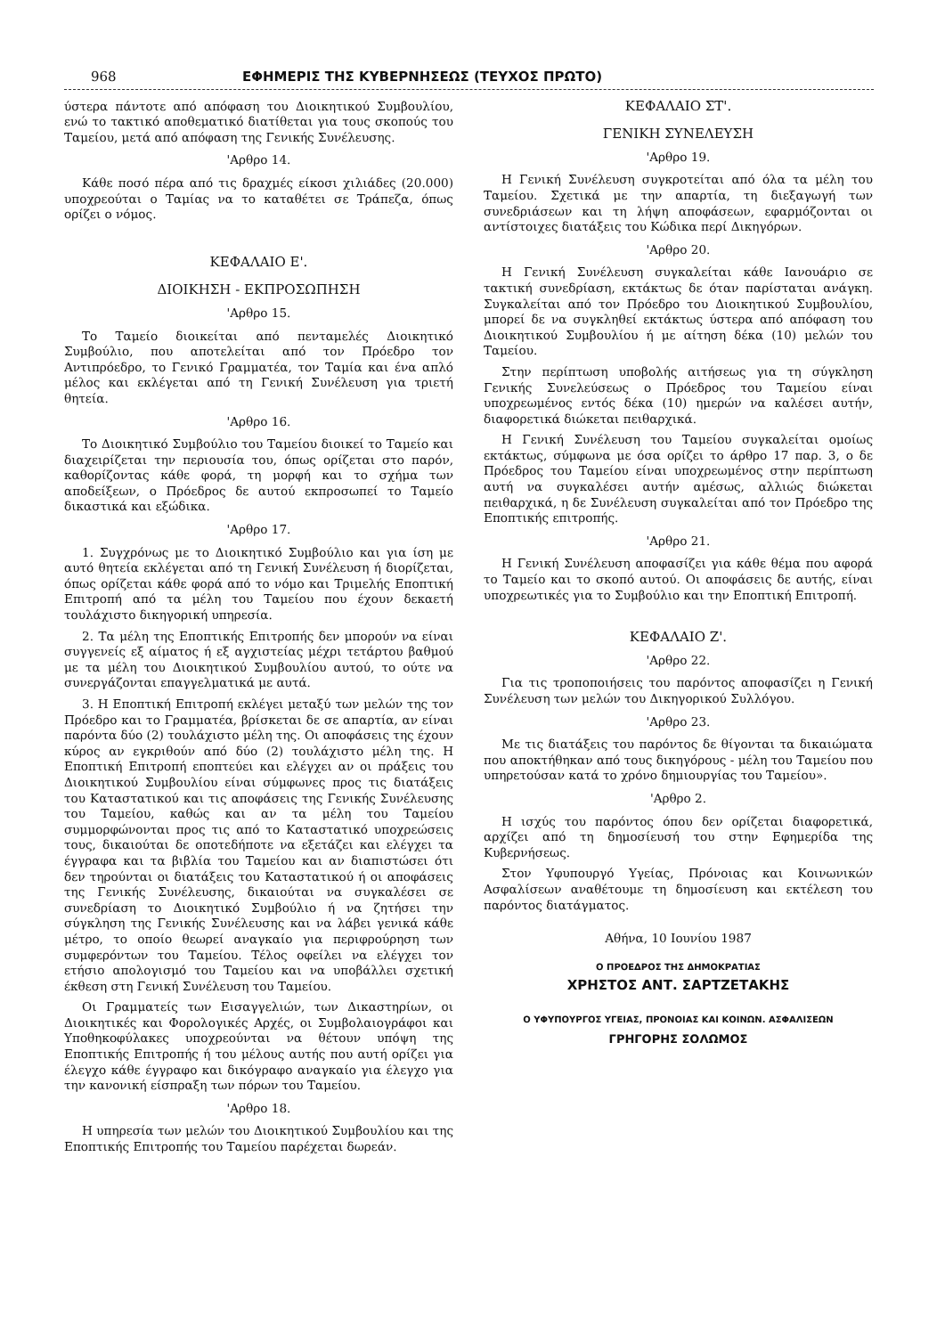968 ΕΦΗΜΕΡΙΣ ΤΗΣ ΚΥΒΕΡΝΗΣΕΩΣ (ΤΕΥΧΟΣ ΠΡΩΤΟ)
ύστερα πάντοτε από απόφαση του Διοικητικού Συμβουλίου, ενώ το τακτικό αποθεματικό διατίθεται για τους σκοπούς του Ταμείου, μετά από απόφαση της Γενικής Συνέλευσης.
'Αρθρο 14.
Κάθε ποσό πέρα από τις δραχμές είκοσι χιλιάδες (20.000) υποχρεούται ο Ταμίας να το καταθέτει σε Τράπεζα, όπως ορίζει ο νόμος.
ΚΕΦΑΛΑΙΟ Ε'.
ΔΙΟΙΚΗΣΗ - ΕΚΠΡΟΣΩΠΗΣΗ
'Αρθρο 15.
Το Ταμείο διοικείται από πενταμελές Διοικητικό Συμβούλιο, που αποτελείται από τον Πρόεδρο τον Αντιπρόεδρο, το Γενικό Γραμματέα, τον Ταμία και ένα απλό μέλος και εκλέγεται από τη Γενική Συνέλευση για τριετή θητεία.
'Αρθρο 16.
Το Διοικητικό Συμβούλιο του Ταμείου διοικεί το Ταμείο και διαχειρίζεται την περιουσία του, όπως ορίζεται στο παρόν, καθορίζοντας κάθε φορά, τη μορφή και το σχήμα των αποδείξεων, ο Πρόεδρος δε αυτού εκπροσωπεί το Ταμείο δικαστικά και εξώδικα.
'Αρθρο 17.
1. Συγχρόνως με το Διοικητικό Συμβούλιο και για ίση με αυτό θητεία εκλέγεται από τη Γενική Συνέλευση ή διορίζεται, όπως ορίζεται κάθε φορά από το νόμο και Τριμελής Εποπτική Επιτροπή από τα μέλη του Ταμείου που έχουν δεκαετή τουλάχιστο δικηγορική υπηρεσία.
2. Τα μέλη της Εποπτικής Επιτροπής δεν μπορούν να είναι συγγενείς εξ αίματος ή εξ αγχιστείας μέχρι τετάρτου βαθμού με τα μέλη του Διοικητικού Συμβουλίου αυτού, το ούτε να συνεργάζονται επαγγελματικά με αυτά.
3. Η Εποπτική Επιτροπή εκλέγει μεταξύ των μελών της τον Πρόεδρο και το Γραμματέα, βρίσκεται δε σε απαρτία, αν είναι παρόντα δύο (2) τουλάχιστο μέλη της. Οι αποφάσεις της έχουν κύρος αν εγκριθούν από δύο (2) τουλάχιστο μέλη της. Η Εποπτική Επιτροπή εποπτεύει και ελέγχει αν οι πράξεις του Διοικητικού Συμβουλίου είναι σύμφωνες προς τις διατάξεις του Καταστατικού και τις αποφάσεις της Γενικής Συνέλευσης του Ταμείου, καθώς και αν τα μέλη του Ταμείου συμμορφώνονται προς τις από το Καταστατικό υποχρεώσεις τους, δικαιούται δε οποτεδήποτε να εξετάζει και ελέγχει τα έγγραφα και τα βιβλία του Ταμείου και αν διαπιστώσει ότι δεν τηρούνται οι διατάξεις του Καταστατικού ή οι αποφάσεις της Γενικής Συνέλευσης, δικαιούται να συγκαλέσει σε συνεδρίαση το Διοικητικό Συμβούλιο ή να ζητήσει την σύγκληση της Γενικής Συνέλευσης και να λάβει γενικά κάθε μέτρο, το οποίο θεωρεί αναγκαίο για περιφρούρηση των συμφερόντων του Ταμείου. Τέλος οφείλει να ελέγχει τον ετήσιο απολογισμό του Ταμείου και να υποβάλλει σχετική έκθεση στη Γενική Συνέλευση του Ταμείου.
Οι Γραμματείς των Εισαγγελιών, των Δικαστηρίων, οι Διοικητικές και Φορολογικές Αρχές, οι Συμβολαιογράφοι και Υποθηκοφύλακες υποχρεούνται να θέτουν υπόψη της Εποπτικής Επιτροπής ή του μέλους αυτής που αυτή ορίζει για έλεγχο κάθε έγγραφο και δικόγραφο αναγκαίο για έλεγχο για την κανονική είσπραξη των πόρων του Ταμείου.
'Αρθρο 18.
Η υπηρεσία των μελών του Διοικητικού Συμβουλίου και της Εποπτικής Επιτροπής του Ταμείου παρέχεται δωρεάν.
ΚΕΦΑΛΑΙΟ ΣΤ'.
ΓΕΝΙΚΗ ΣΥΝΕΛΕΥΣΗ
'Αρθρο 19.
Η Γενική Συνέλευση συγκροτείται από όλα τα μέλη του Ταμείου. Σχετικά με την απαρτία, τη διεξαγωγή των συνεδριάσεων και τη λήψη αποφάσεων, εφαρμόζονται οι αντίστοιχες διατάξεις του Κώδικα περί Δικηγόρων.
'Αρθρο 20.
Η Γενική Συνέλευση συγκαλείται κάθε Ιανουάριο σε τακτική συνεδρίαση, εκτάκτως δε όταν παρίσταται ανάγκη. Συγκαλείται από τον Πρόεδρο του Διοικητικού Συμβουλίου, μπορεί δε να συγκληθεί εκτάκτως ύστερα από απόφαση του Διοικητικού Συμβουλίου ή με αίτηση δέκα (10) μελών του Ταμείου.
Στην περίπτωση υποβολής αιτήσεως για τη σύγκληση Γενικής Συνελεύσεως ο Πρόεδρος του Ταμείου είναι υποχρεωμένος εντός δέκα (10) ημερών να καλέσει αυτήν, διαφορετικά διώκεται πειθαρχικά.
Η Γενική Συνέλευση του Ταμείου συγκαλείται ομοίως εκτάκτως, σύμφωνα με όσα ορίζει το άρθρο 17 παρ. 3, ο δε Πρόεδρος του Ταμείου είναι υποχρεωμένος στην περίπτωση αυτή να συγκαλέσει αυτήν αμέσως, αλλιώς διώκεται πειθαρχικά, η δε Συνέλευση συγκαλείται από τον Πρόεδρο της Εποπτικής επιτροπής.
'Αρθρο 21.
Η Γενική Συνέλευση αποφασίζει για κάθε θέμα που αφορά το Ταμείο και το σκοπό αυτού. Οι αποφάσεις δε αυτής, είναι υποχρεωτικές για το Συμβούλιο και την Εποπτική Επιτροπή.
ΚΕΦΑΛΑΙΟ Ζ'.
'Αρθρο 22.
Για τις τροποποιήσεις του παρόντος αποφασίζει η Γενική Συνέλευση των μελών του Δικηγορικού Συλλόγου.
'Αρθρο 23.
Με τις διατάξεις του παρόντος δε θίγονται τα δικαιώματα που αποκτήθηκαν από τους δικηγόρους - μέλη του Ταμείου που υπηρετούσαν κατά το χρόνο δημιουργίας του Ταμείου».
'Αρθρο 2.
Η ισχύς του παρόντος όπου δεν ορίζεται διαφορετικά, αρχίζει από τη δημοσίευσή του στην Εφημερίδα της Κυβερνήσεως.
Στον Υφυπουργό Υγείας, Πρόνοιας και Κοινωνικών Ασφαλίσεων αναθέτουμε τη δημοσίευση και εκτέλεση του παρόντος διατάγματος.
Αθήνα, 10 Ιουνίου 1987
Ο ΠΡΟΕΔΡΟΣ ΤΗΣ ΔΗΜΟΚΡΑΤΙΑΣ
ΧΡΗΣΤΟΣ ΑΝΤ. ΣΑΡΤΖΕΤΑΚΗΣ
Ο ΥΦΥΠΟΥΡΓΟΣ ΥΓΕΙΑΣ, ΠΡΟΝΟΙΑΣ ΚΑΙ ΚΟΙΝΩΝ. ΑΣΦΑΛΙΣΕΩΝ
ΓΡΗΓΟΡΗΣ ΣΟΛΩΜΟΣ